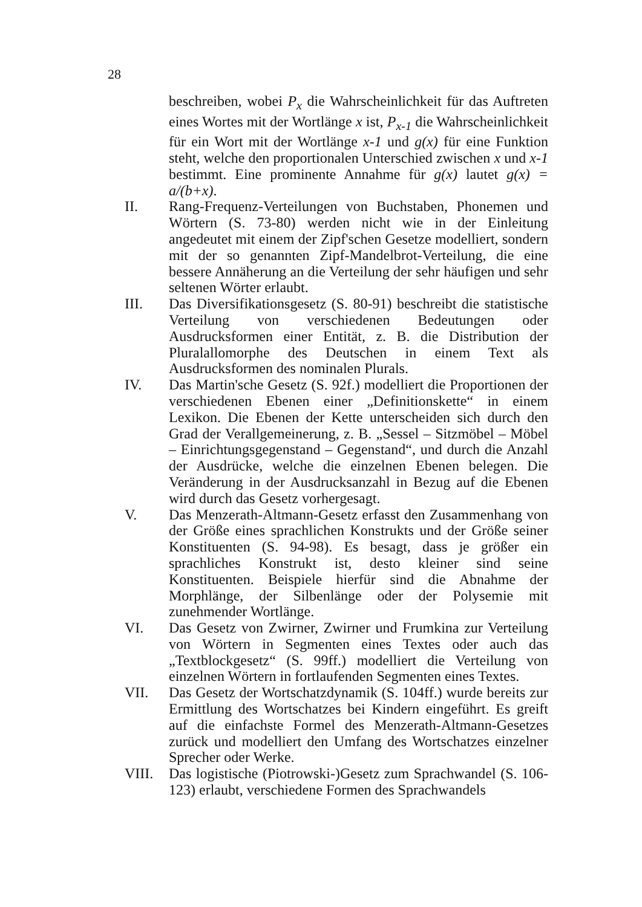28
beschreiben, wobei P<sub>x</sub> die Wahrscheinlichkeit für das Auftreten eines Wortes mit der Wortlänge x ist, P<sub>x-1</sub> die Wahrscheinlichkeit für ein Wort mit der Wortlänge x-1 und g(x) für eine Funktion steht, welche den proportionalen Unterschied zwischen x und x-1 bestimmt. Eine prominente Annahme für g(x) lautet g(x) = a/(b+x).
II. Rang-Frequenz-Verteilungen von Buchstaben, Phonemen und Wörtern (S. 73-80) werden nicht wie in der Einleitung angedeutet mit einem der Zipf'schen Gesetze modelliert, sondern mit der so genannten Zipf-Mandelbrot-Verteilung, die eine bessere Annäherung an die Verteilung der sehr häufigen und sehr seltenen Wörter erlaubt.
III. Das Diversifikationsgesetz (S. 80-91) beschreibt die statistische Verteilung von verschiedenen Bedeutungen oder Ausdrucksformen einer Entität, z. B. die Distribution der Pluralallomorphe des Deutschen in einem Text als Ausdrucksformen des nominalen Plurals.
IV. Das Martin'sche Gesetz (S. 92f.) modelliert die Proportionen der verschiedenen Ebenen einer „Definitionskette“ in einem Lexikon. Die Ebenen der Kette unterscheiden sich durch den Grad der Verallgemeinerung, z. B. „Sessel – Sitzmöbel – Möbel – Einrichtungsgegenstand – Gegenstand“, und durch die Anzahl der Ausdrücke, welche die einzelnen Ebenen belegen. Die Veränderung in der Ausdrucksanzahl in Bezug auf die Ebenen wird durch das Gesetz vorhergesagt.
V. Das Menzerath-Altmann-Gesetz erfasst den Zusammenhang von der Größe eines sprachlichen Konstrukts und der Größe seiner Konstituenten (S. 94-98). Es besagt, dass je größer ein sprachliches Konstrukt ist, desto kleiner sind seine Konstituenten. Beispiele hierfür sind die Abnahme der Morphlänge, der Silbenlänge oder der Polysemie mit zunehmender Wortlänge.
VI. Das Gesetz von Zwirner, Zwirner und Frumkina zur Verteilung von Wörtern in Segmenten eines Textes oder auch das „Textblockgesetz“ (S. 99ff.) modelliert die Verteilung von einzelnen Wörtern in fortlaufenden Segmenten eines Textes.
VII. Das Gesetz der Wortschatzdynamik (S. 104ff.) wurde bereits zur Ermittlung des Wortschatzes bei Kindern eingeführt. Es greift auf die einfachste Formel des Menzerath-Altmann-Gesetzes zurück und modelliert den Umfang des Wortschatzes einzelner Sprecher oder Werke.
VIII. Das logistische (Piotrowski-)Gesetz zum Sprachwandel (S. 106-123) erlaubt, verschiedene Formen des Sprachwandels